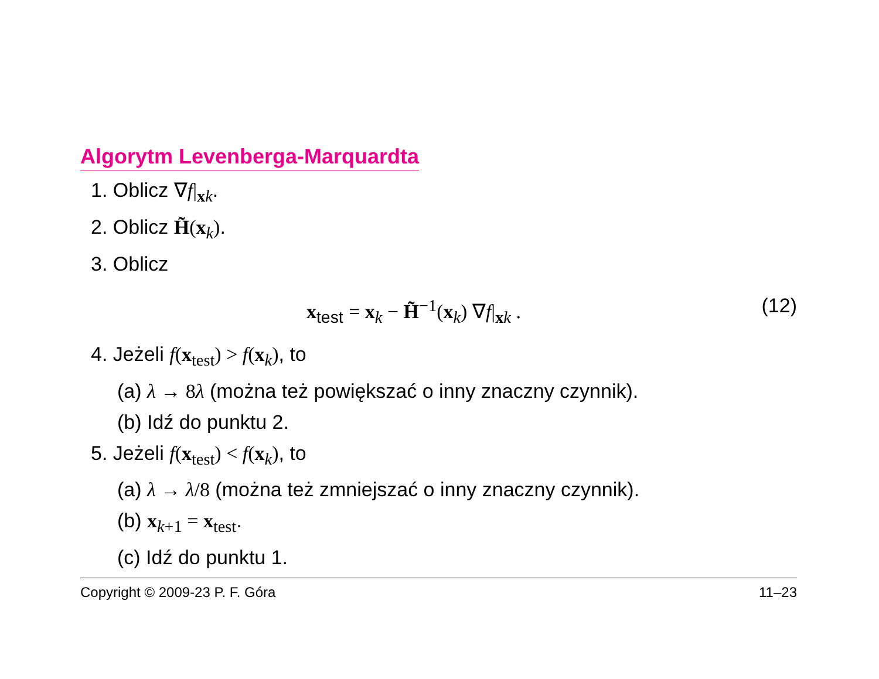Algorytm Levenberga-Marquardta
1. Oblicz ∇f|<sub>xk</sub>.
2. Oblicz H̃(x<sub>k</sub>).
3. Oblicz
x<sub>test</sub> = x<sub>k</sub> − H̃<sup>−1</sup>(x<sub>k</sub>) ∇f|<sub>xk</sub> . (12)
4. Jeżeli f(x<sub>test</sub>) > f(x<sub>k</sub>), to
(a) λ → 8λ (można też powiększać o inny znaczny czynnik).
(b) Idź do punktu 2.
5. Jeżeli f(x<sub>test</sub>) < f(x<sub>k</sub>), to
(a) λ → λ/8 (można też zmniejszać o inny znaczny czynnik).
(b) x<sub>k+1</sub> = x<sub>test</sub>.
(c) Idź do punktu 1.
Copyright © 2009-23 P. F. Góra 11–23